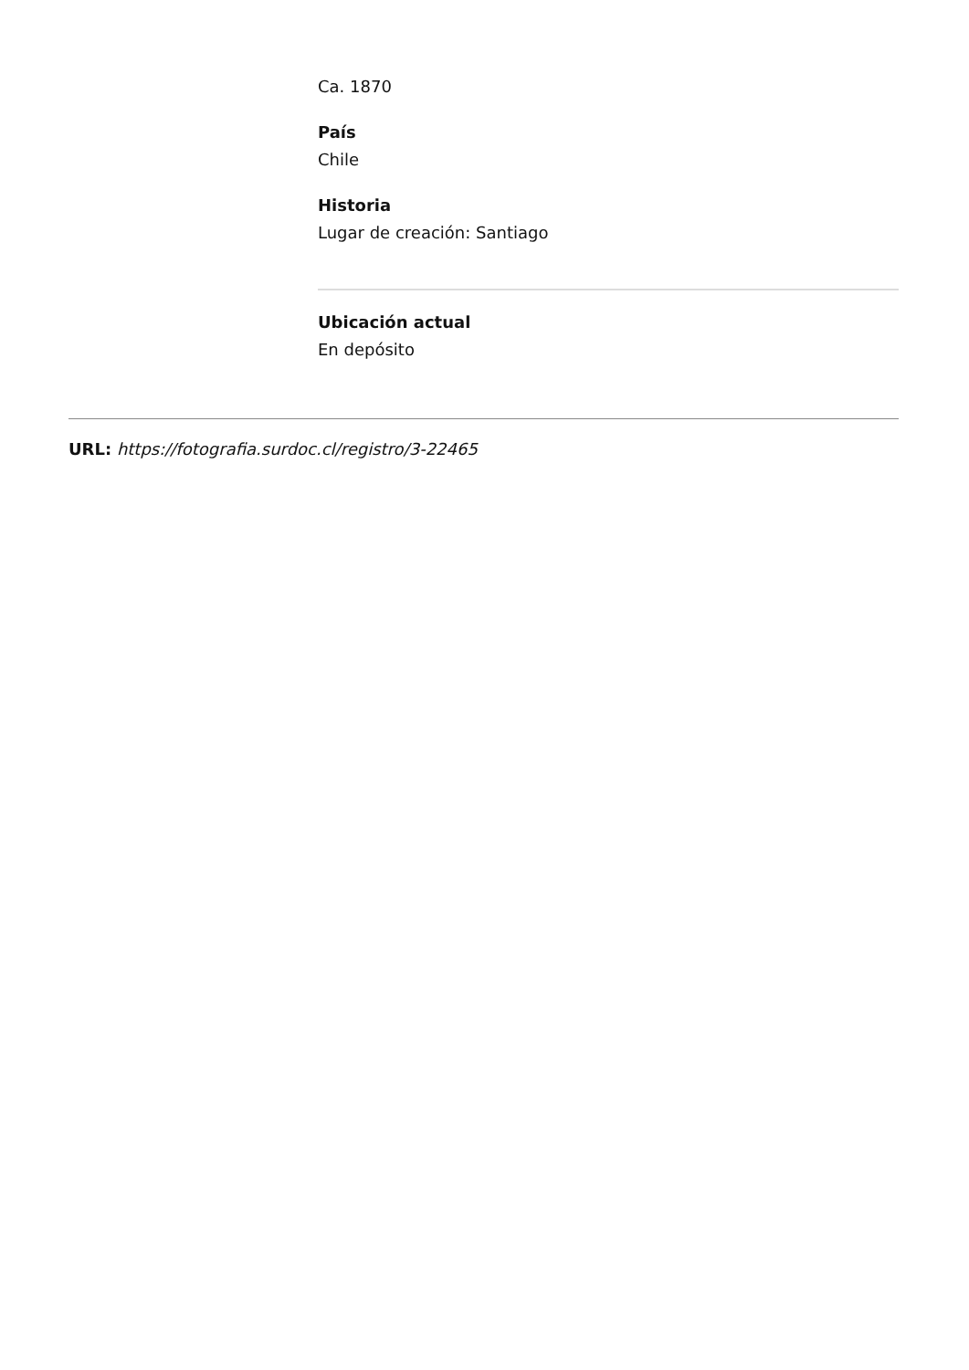Ca. 1870
País
Chile
Historia
Lugar de creación: Santiago
Ubicación actual
En depósito
URL: https://fotografia.surdoc.cl/registro/3-22465